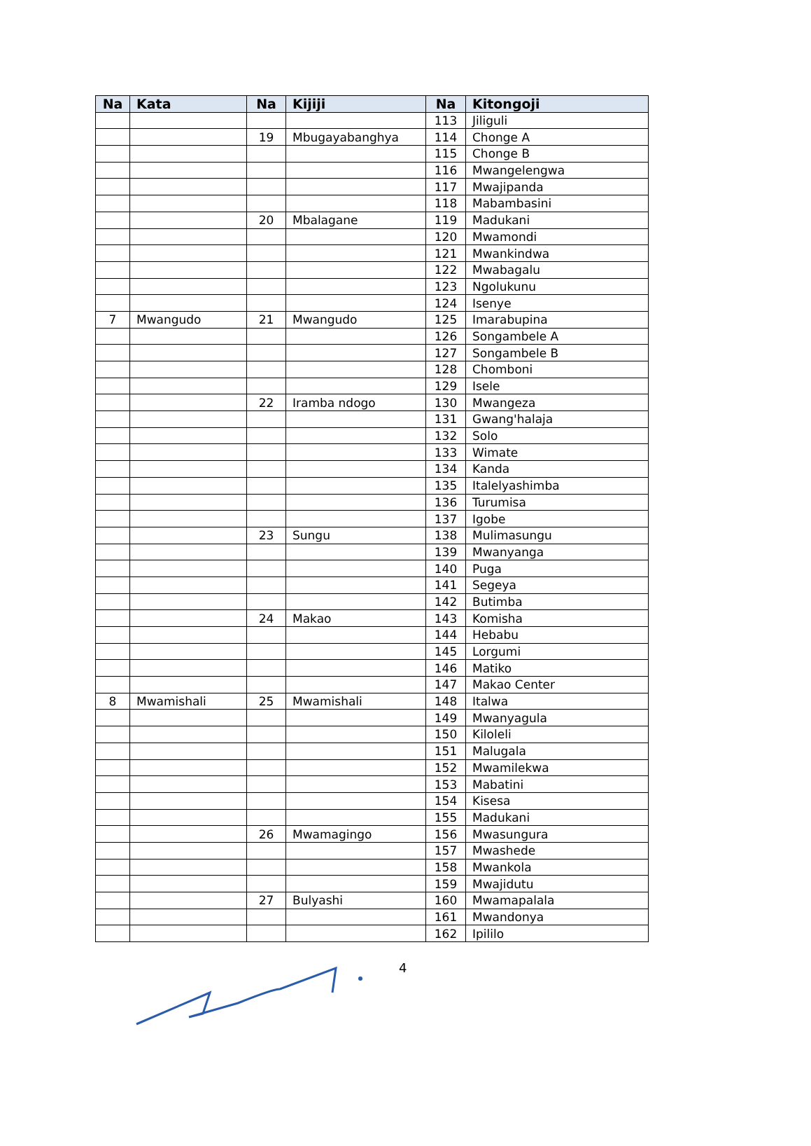| Na | Kata | Na | Kijiji | Na | Kitongoji |
| --- | --- | --- | --- | --- | --- |
| | | | | 113 | Jiliguli |
| | | 19 | Mbugayabanghya | 114 | Chonge A |
| | | | | 115 | Chonge B |
| | | | | 116 | Mwangelengwa |
| | | | | 117 | Mwajipanda |
| | | | | 118 | Mabambasini |
| | | 20 | Mbalagane | 119 | Madukani |
| | | | | 120 | Mwamondi |
| | | | | 121 | Mwankindwa |
| | | | | 122 | Mwabagalu |
| | | | | 123 | Ngolukunu |
| | | | | 124 | Isenye |
| 7 | Mwangudo | 21 | Mwangudo | 125 | Imarabupina |
| | | | | 126 | Songambele A |
| | | | | 127 | Songambele B |
| | | | | 128 | Chomboni |
| | | | | 129 | Isele |
| | | 22 | Iramba ndogo | 130 | Mwangeza |
| | | | | 131 | Gwang'halaja |
| | | | | 132 | Solo |
| | | | | 133 | Wimate |
| | | | | 134 | Kanda |
| | | | | 135 | Italelyashimba |
| | | | | 136 | Turumisa |
| | | | | 137 | Igobe |
| | | 23 | Sungu | 138 | Mulimasungu |
| | | | | 139 | Mwanyanga |
| | | | | 140 | Puga |
| | | | | 141 | Segeya |
| | | | | 142 | Butimba |
| | | 24 | Makao | 143 | Komisha |
| | | | | 144 | Hebabu |
| | | | | 145 | Lorgumi |
| | | | | 146 | Matiko |
| | | | | 147 | Makao Center |
| 8 | Mwamishali | 25 | Mwamishali | 148 | Italwa |
| | | | | 149 | Mwanyagula |
| | | | | 150 | Kiloleli |
| | | | | 151 | Malugala |
| | | | | 152 | Mwamilekwa |
| | | | | 153 | Mabatini |
| | | | | 154 | Kisesa |
| | | | | 155 | Madukani |
| | | 26 | Mwamagingo | 156 | Mwasungura |
| | | | | 157 | Mwashede |
| | | | | 158 | Mwankola |
| | | | | 159 | Mwajidutu |
| | | 27 | Bulyashi | 160 | Mwamapalala |
| | | | | 161 | Mwandonya |
| | | | | 162 | Ipililo |
4